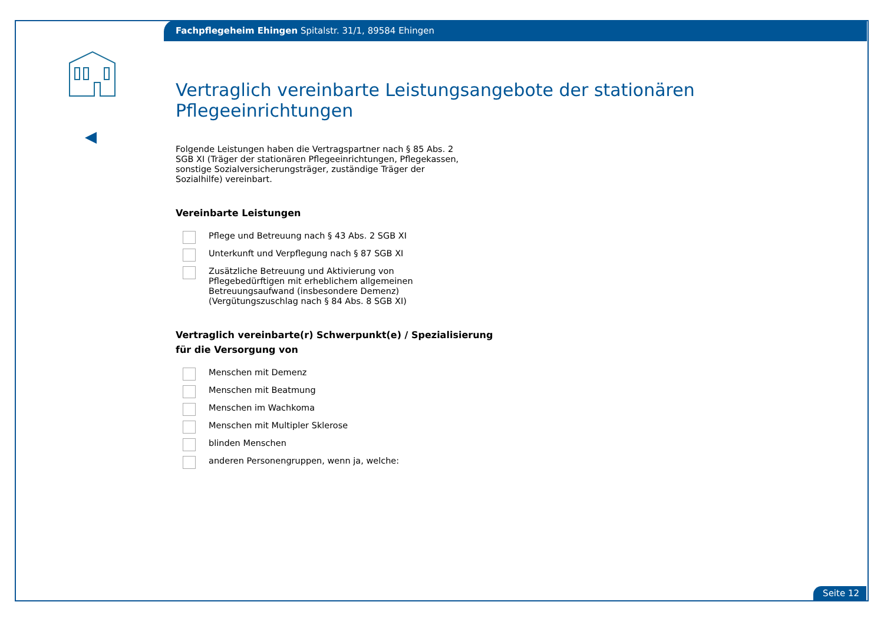Fachpflegeheim Ehingen Spitalstr. 31/1, 89584 Ehingen
Vertraglich vereinbarte Leistungsangebote der stationären Pflegeeinrichtungen
Folgende Leistungen haben die Vertragspartner nach § 85 Abs. 2 SGB XI (Träger der stationären Pflegeeinrichtungen, Pflegekassen, sonstige Sozialversicherungsträger, zuständige Träger der Sozialhilfe) vereinbart.
Vereinbarte Leistungen
Pflege und Betreuung nach § 43 Abs. 2 SGB XI
Unterkunft und Verpflegung nach § 87 SGB XI
Zusätzliche Betreuung und Aktivierung von Pflegebedürftigen mit erheblichem allgemeinen Betreuungsaufwand (insbesondere Demenz)
(Vergütungszuschlag nach § 84 Abs. 8 SGB XI)
Vertraglich vereinbarte(r) Schwerpunkt(e) / Spezialisierung
für die Versorgung von
Menschen mit Demenz
Menschen mit Beatmung
Menschen im Wachkoma
Menschen mit Multipler Sklerose
blinden Menschen
anderen Personengruppen, wenn ja, welche:
Seite 12